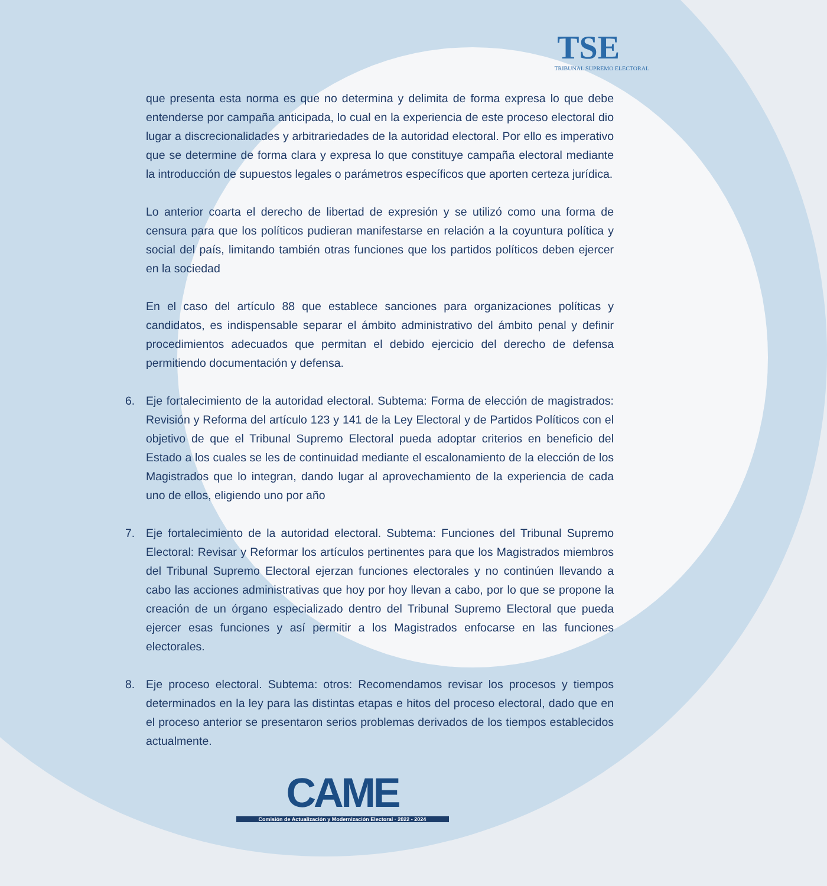TSE
TRIBUNAL SUPREMO ELECTORAL
que presenta esta norma es que no determina y delimita de forma expresa lo que debe entenderse por campaña anticipada, lo cual en la experiencia de este proceso electoral dio lugar a discrecionalidades y arbitrariedades de la autoridad electoral. Por ello es imperativo que se determine de forma clara y expresa lo que constituye campaña electoral mediante la introducción de supuestos legales o parámetros específicos que aporten certeza jurídica.
Lo anterior coarta el derecho de libertad de expresión y se utilizó como una forma de censura para que los políticos pudieran manifestarse en relación a la coyuntura política y social del país, limitando también otras funciones que los partidos políticos deben ejercer en la sociedad
En el caso del artículo 88 que establece sanciones para organizaciones políticas y candidatos, es indispensable separar el ámbito administrativo del ámbito penal y definir procedimientos adecuados que permitan el debido ejercicio del derecho de defensa permitiendo documentación y defensa.
6. Eje fortalecimiento de la autoridad electoral. Subtema: Forma de elección de magistrados: Revisión y Reforma del artículo 123 y 141 de la Ley Electoral y de Partidos Políticos con el objetivo de que el Tribunal Supremo Electoral pueda adoptar criterios en beneficio del Estado a los cuales se les de continuidad mediante el escalonamiento de la elección de los Magistrados que lo integran, dando lugar al aprovechamiento de la experiencia de cada uno de ellos, eligiendo uno por año
7. Eje fortalecimiento de la autoridad electoral. Subtema: Funciones del Tribunal Supremo Electoral: Revisar y Reformar los artículos pertinentes para que los Magistrados miembros del Tribunal Supremo Electoral ejerzan funciones electorales y no continúen llevando a cabo las acciones administrativas que hoy por hoy llevan a cabo, por lo que se propone la creación de un órgano especializado dentro del Tribunal Supremo Electoral que pueda ejercer esas funciones y así permitir a los Magistrados enfocarse en las funciones electorales.
8. Eje proceso electoral. Subtema: otros: Recomendamos revisar los procesos y tiempos determinados en la ley para las distintas etapas e hitos del proceso electoral, dado que en el proceso anterior se presentaron serios problemas derivados de los tiempos establecidos actualmente.
CAME
Comisión de Actualización y Modernización Electoral · 2022 - 2024